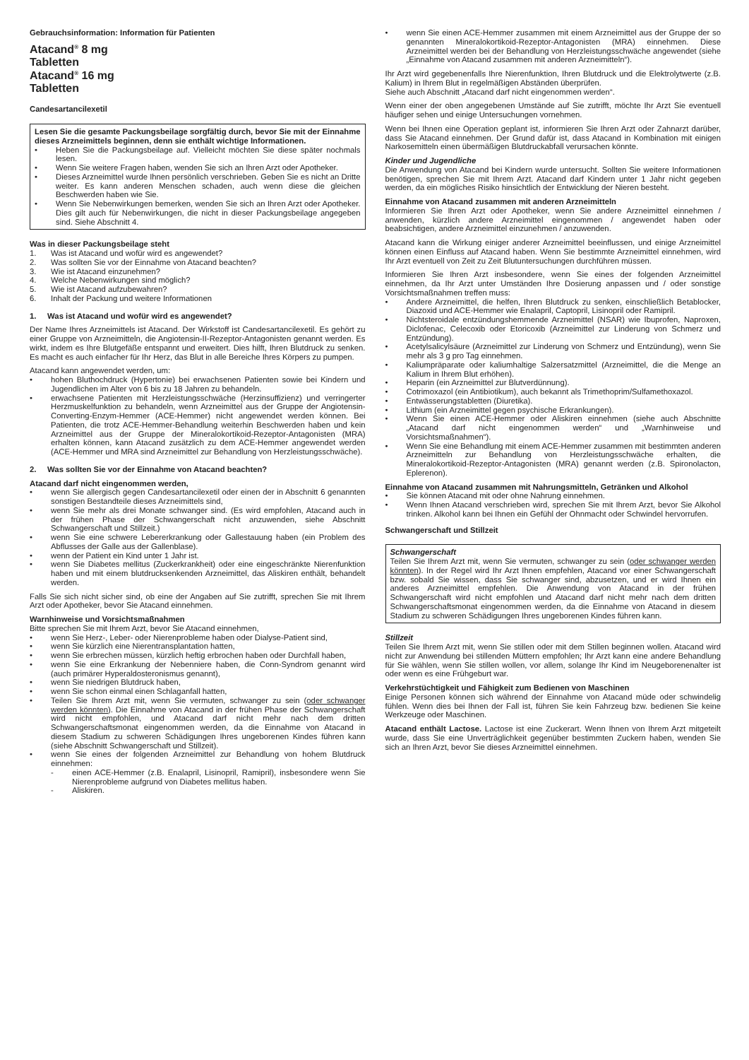Gebrauchsinformation: Information für Patienten
Atacand<sup>®</sup> 8 mg
Tabletten
Atacand<sup>®</sup> 16 mg
Tabletten
Candesartancilexetil
Lesen Sie die gesamte Packungsbeilage sorgfältig durch, bevor Sie mit der Einnahme dieses Arzneimittels beginnen, denn sie enthält wichtige Informationen.
• Heben Sie die Packungsbeilage auf. Vielleicht möchten Sie diese später nochmals lesen.
• Wenn Sie weitere Fragen haben, wenden Sie sich an Ihren Arzt oder Apotheker.
• Dieses Arzneimittel wurde Ihnen persönlich verschrieben. Geben Sie es nicht an Dritte weiter. Es kann anderen Menschen schaden, auch wenn diese die gleichen Beschwerden haben wie Sie.
• Wenn Sie Nebenwirkungen bemerken, wenden Sie sich an Ihren Arzt oder Apotheker. Dies gilt auch für Nebenwirkungen, die nicht in dieser Packungsbeilage angegeben sind. Siehe Abschnitt 4.
Was in dieser Packungsbeilage steht
1. Was ist Atacand und wofür wird es angewendet?
2. Was sollten Sie vor der Einnahme von Atacand beachten?
3. Wie ist Atacand einzunehmen?
4. Welche Nebenwirkungen sind möglich?
5. Wie ist Atacand aufzubewahren?
6. Inhalt der Packung und weitere Informationen
1. Was ist Atacand und wofür wird es angewendet?
Der Name Ihres Arzneimittels ist Atacand. Der Wirkstoff ist Candesartancilexetil. Es gehört zu einer Gruppe von Arzneimitteln, die Angiotensin-II-Rezeptor-Antagonisten genannt werden. Es wirkt, indem es Ihre Blutgefäße entspannt und erweitert. Dies hilft, Ihren Blutdruck zu senken. Es macht es auch einfacher für Ihr Herz, das Blut in alle Bereiche Ihres Körpers zu pumpen.
Atacand kann angewendet werden, um:
• hohen Bluthochdruck (Hypertonie) bei erwachsenen Patienten sowie bei Kindern und Jugendlichen im Alter von 6 bis zu 18 Jahren zu behandeln.
• erwachsene Patienten mit Herzleistungsschwäche (Herzinsuffizienz) und verringerter Herzmuskelfunktion zu behandeln, wenn Arzneimittel aus der Gruppe der Angiotensin-Converting-Enzym-Hemmer (ACE-Hemmer) nicht angewendet werden können. Bei Patienten, die trotz ACE-Hemmer-Behandlung weiterhin Beschwerden haben und kein Arzneimittel aus der Gruppe der Mineralokortikoid-Rezeptor-Antagonisten (MRA) erhalten können, kann Atacand zusätzlich zu dem ACE-Hemmer angewendet werden (ACE-Hemmer und MRA sind Arzneimittel zur Behandlung von Herzleistungsschwäche).
2. Was sollten Sie vor der Einnahme von Atacand beachten?
Atacand darf nicht eingenommen werden,
• wenn Sie allergisch gegen Candesartancilexetil oder einen der in Abschnitt 6 genannten sonstigen Bestandteile dieses Arzneimittels sind,
• wenn Sie mehr als drei Monate schwanger sind. (Es wird empfohlen, Atacand auch in der frühen Phase der Schwangerschaft nicht anzuwenden, siehe Abschnitt Schwangerschaft und Stillzeit.)
• wenn Sie eine schwere Lebererkrankung oder Gallestauung haben (ein Problem des Abflusses der Galle aus der Gallenblase).
• wenn der Patient ein Kind unter 1 Jahr ist.
• wenn Sie Diabetes mellitus (Zuckerkrankheit) oder eine eingeschränkte Nierenfunktion haben und mit einem blutdrucksenkenden Arzneimittel, das Aliskiren enthält, behandelt werden.
Falls Sie sich nicht sicher sind, ob eine der Angaben auf Sie zutrifft, sprechen Sie mit Ihrem Arzt oder Apotheker, bevor Sie Atacand einnehmen.
Warnhinweise und Vorsichtsmaßnahmen
Bitte sprechen Sie mit Ihrem Arzt, bevor Sie Atacand einnehmen,
• wenn Sie Herz-, Leber- oder Nierenprobleme haben oder Dialyse-Patient sind,
• wenn Sie kürzlich eine Nierentransplantation hatten,
• wenn Sie erbrechen müssen, kürzlich heftig erbrochen haben oder Durchfall haben,
• wenn Sie eine Erkrankung der Nebenniere haben, die Conn-Syndrom genannt wird (auch primärer Hyperaldosteronismus genannt),
• wenn Sie niedrigen Blutdruck haben,
• wenn Sie schon einmal einen Schlaganfall hatten,
• Teilen Sie Ihrem Arzt mit, wenn Sie vermuten, schwanger zu sein (oder schwanger werden könnten). Die Einnahme von Atacand in der frühen Phase der Schwangerschaft wird nicht empfohlen, und Atacand darf nicht mehr nach dem dritten Schwangerschaftsmonat eingenommen werden, da die Einnahme von Atacand in diesem Stadium zu schweren Schädigungen Ihres ungeborenen Kindes führen kann (siehe Abschnitt Schwangerschaft und Stillzeit).
• wenn Sie eines der folgenden Arzneimittel zur Behandlung von hohem Blutdruck einnehmen:
- einen ACE-Hemmer (z.B. Enalapril, Lisinopril, Ramipril), insbesondere wenn Sie Nierenprobleme aufgrund von Diabetes mellitus haben.
- Aliskiren.
• wenn Sie einen ACE-Hemmer zusammen mit einem Arzneimittel aus der Gruppe der so genannten Mineralokortikoid-Rezeptor-Antagonisten (MRA) einnehmen. Diese Arzneimittel werden bei der Behandlung von Herzleistungsschwäche angewendet (siehe „Einnahme von Atacand zusammen mit anderen Arzneimitteln“).
Ihr Arzt wird gegebenenfalls Ihre Nierenfunktion, Ihren Blutdruck und die Elektrolytwerte (z.B. Kalium) in Ihrem Blut in regelmäßigen Abständen überprüfen.
Siehe auch Abschnitt „Atacand darf nicht eingenommen werden“.
Wenn einer der oben angegebenen Umstände auf Sie zutrifft, möchte Ihr Arzt Sie eventuell häufiger sehen und einige Untersuchungen vornehmen.
Wenn bei Ihnen eine Operation geplant ist, informieren Sie Ihren Arzt oder Zahnarzt darüber, dass Sie Atacand einnehmen. Der Grund dafür ist, dass Atacand in Kombination mit einigen Narkosemitteln einen übermäßigen Blutdruckabfall verursachen könnte.
Kinder und Jugendliche
Die Anwendung von Atacand bei Kindern wurde untersucht. Sollten Sie weitere Informationen benötigen, sprechen Sie mit Ihrem Arzt. Atacand darf Kindern unter 1 Jahr nicht gegeben werden, da ein mögliches Risiko hinsichtlich der Entwicklung der Nieren besteht.
Einnahme von Atacand zusammen mit anderen Arzneimitteln
Informieren Sie Ihren Arzt oder Apotheker, wenn Sie andere Arzneimittel einnehmen / anwenden, kürzlich andere Arzneimittel eingenommen / angewendet haben oder beabsichtigen, andere Arzneimittel einzunehmen / anzuwenden.
Atacand kann die Wirkung einiger anderer Arzneimittel beeinflussen, und einige Arzneimittel können einen Einfluss auf Atacand haben. Wenn Sie bestimmte Arzneimittel einnehmen, wird Ihr Arzt eventuell von Zeit zu Zeit Blutuntersuchungen durchführen müssen.
Informieren Sie Ihren Arzt insbesondere, wenn Sie eines der folgenden Arzneimittel einnehmen, da Ihr Arzt unter Umständen Ihre Dosierung anpassen und / oder sonstige Vorsichtsmaßnahmen treffen muss:
• Andere Arzneimittel, die helfen, Ihren Blutdruck zu senken, einschließlich Betablocker, Diazoxid und ACE-Hemmer wie Enalapril, Captopril, Lisinopril oder Ramipril.
• Nichtsteroidale entzündungshemmende Arzneimittel (NSAR) wie Ibuprofen, Naproxen, Diclofenac, Celecoxib oder Etoricoxib (Arzneimittel zur Linderung von Schmerz und Entzündung).
• Acetylsalicylsäure (Arzneimittel zur Linderung von Schmerz und Entzündung), wenn Sie mehr als 3 g pro Tag einnehmen.
• Kaliumpräparate oder kaliumhaltige Salzersatzmittel (Arzneimittel, die die Menge an Kalium in Ihrem Blut erhöhen).
• Heparin (ein Arzneimittel zur Blutverdünnung).
• Cotrimoxazol (ein Antibiotikum), auch bekannt als Trimethoprim/Sulfamethoxazol.
• Entwässerungstabletten (Diuretika).
• Lithium (ein Arzneimittel gegen psychische Erkrankungen).
• Wenn Sie einen ACE-Hemmer oder Aliskiren einnehmen (siehe auch Abschnitte „Atacand darf nicht eingenommen werden“ und „Warnhinweise und Vorsichtsmaßnahmen“).
• Wenn Sie eine Behandlung mit einem ACE-Hemmer zusammen mit bestimmten anderen Arzneimitteln zur Behandlung von Herzleistungsschwäche erhalten, die Mineralokortikoid-Rezeptor-Antagonisten (MRA) genannt werden (z.B. Spironolacton, Eplerenon).
Einnahme von Atacand zusammen mit Nahrungsmitteln, Getränken und Alkohol
• Sie können Atacand mit oder ohne Nahrung einnehmen.
• Wenn Ihnen Atacand verschrieben wird, sprechen Sie mit Ihrem Arzt, bevor Sie Alkohol trinken. Alkohol kann bei Ihnen ein Gefühl der Ohnmacht oder Schwindel hervorrufen.
Schwangerschaft und Stillzeit
Schwangerschaft
Teilen Sie Ihrem Arzt mit, wenn Sie vermuten, schwanger zu sein (oder schwanger werden könnten). In der Regel wird Ihr Arzt Ihnen empfehlen, Atacand vor einer Schwangerschaft bzw. sobald Sie wissen, dass Sie schwanger sind, abzusetzen, und er wird Ihnen ein anderes Arzneimittel empfehlen. Die Anwendung von Atacand in der frühen Schwangerschaft wird nicht empfohlen und Atacand darf nicht mehr nach dem dritten Schwangerschaftsmonat eingenommen werden, da die Einnahme von Atacand in diesem Stadium zu schweren Schädigungen Ihres ungeborenen Kindes führen kann.
Stillzeit
Teilen Sie Ihrem Arzt mit, wenn Sie stillen oder mit dem Stillen beginnen wollen. Atacand wird nicht zur Anwendung bei stillenden Müttern empfohlen; Ihr Arzt kann eine andere Behandlung für Sie wählen, wenn Sie stillen wollen, vor allem, solange Ihr Kind im Neugeborenenalter ist oder wenn es eine Frühgeburt war.
Verkehrstüchtigkeit und Fähigkeit zum Bedienen von Maschinen
Einige Personen können sich während der Einnahme von Atacand müde oder schwindelig fühlen. Wenn dies bei Ihnen der Fall ist, führen Sie kein Fahrzeug bzw. bedienen Sie keine Werkzeuge oder Maschinen.
Atacand enthält Lactose. Lactose ist eine Zuckerart. Wenn Ihnen von Ihrem Arzt mitgeteilt wurde, dass Sie eine Unverträglichkeit gegenüber bestimmten Zuckern haben, wenden Sie sich an Ihren Arzt, bevor Sie dieses Arzneimittel einnehmen.